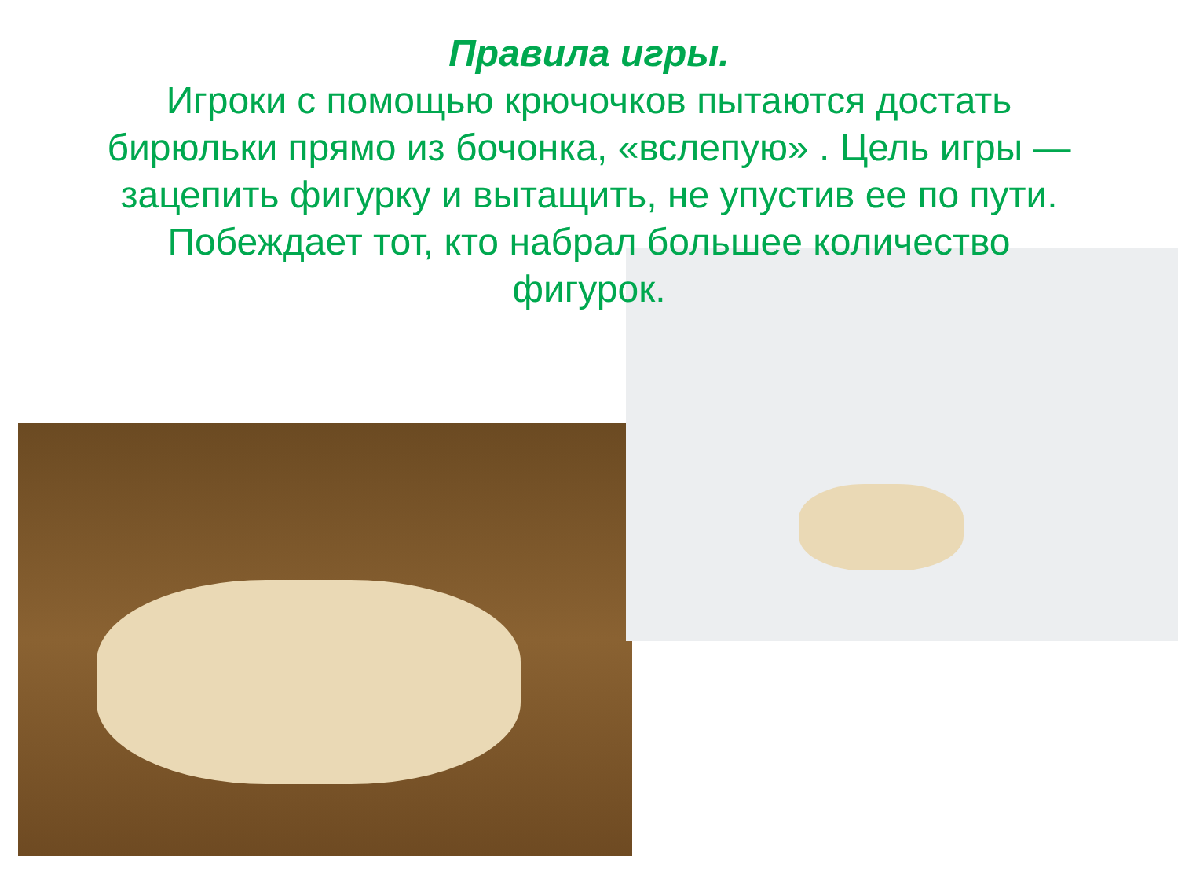Правила игры.
Игроки с помощью крючочков пытаются достать бирюльки прямо из бочонка, «вслепую» . Цель игры — зацепить фигурку и вытащить, не упустив ее по пути. Побеждает тот, кто набрал большее количество фигурок.